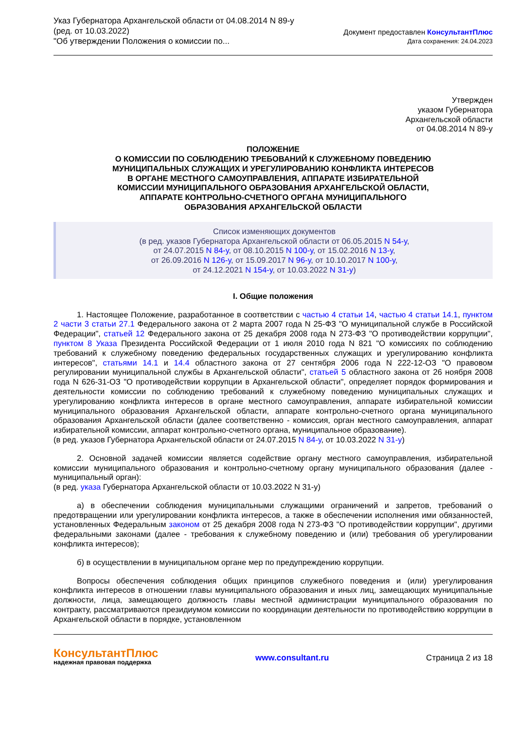Указ Губернатора Архангельской области от 04.08.2014 N 89-у
(ред. от 10.03.2022)
"Об утверждении Положения о комиссии по...
Документ предоставлен КонсультантПлюс
Дата сохранения: 24.04.2023
Утвержден
указом Губернатора
Архангельской области
от 04.08.2014 N 89-у
ПОЛОЖЕНИЕ
О КОМИССИИ ПО СОБЛЮДЕНИЮ ТРЕБОВАНИЙ К СЛУЖЕБНОМУ ПОВЕДЕНИЮ
МУНИЦИПАЛЬНЫХ СЛУЖАЩИХ И УРЕГУЛИРОВАНИЮ КОНФЛИКТА ИНТЕРЕСОВ
В ОРГАНЕ МЕСТНОГО САМОУПРАВЛЕНИЯ, АППАРАТЕ ИЗБИРАТЕЛЬНОЙ
КОМИССИИ МУНИЦИПАЛЬНОГО ОБРАЗОВАНИЯ АРХАНГЕЛЬСКОЙ ОБЛАСТИ,
АППАРАТЕ КОНТРОЛЬНО-СЧЕТНОГО ОРГАНА МУНИЦИПАЛЬНОГО
ОБРАЗОВАНИЯ АРХАНГЕЛЬСКОЙ ОБЛАСТИ
Список изменяющих документов
(в ред. указов Губернатора Архангельской области от 06.05.2015 N 54-у,
от 24.07.2015 N 84-у, от 08.10.2015 N 100-у, от 15.02.2016 N 13-у,
от 26.09.2016 N 126-у, от 15.09.2017 N 96-у, от 10.10.2017 N 100-у,
от 24.12.2021 N 154-у, от 10.03.2022 N 31-у)
I. Общие положения
1. Настоящее Положение, разработанное в соответствии с частью 4 статьи 14, частью 4 статьи 14.1, пунктом 2 части 3 статьи 27.1 Федерального закона от 2 марта 2007 года N 25-ФЗ "О муниципальной службе в Российской Федерации", статьей 12 Федерального закона от 25 декабря 2008 года N 273-ФЗ "О противодействии коррупции", пунктом 8 Указа Президента Российской Федерации от 1 июля 2010 года N 821 "О комиссиях по соблюдению требований к служебному поведению федеральных государственных служащих и урегулированию конфликта интересов", статьями 14.1 и 14.4 областного закона от 27 сентября 2006 года N 222-12-ОЗ "О правовом регулировании муниципальной службы в Архангельской области", статьей 5 областного закона от 26 ноября 2008 года N 626-31-ОЗ "О противодействии коррупции в Архангельской области", определяет порядок формирования и деятельности комиссии по соблюдению требований к служебному поведению муниципальных служащих и урегулированию конфликта интересов в органе местного самоуправления, аппарате избирательной комиссии муниципального образования Архангельской области, аппарате контрольно-счетного органа муниципального образования Архангельской области (далее соответственно - комиссия, орган местного самоуправления, аппарат избирательной комиссии, аппарат контрольно-счетного органа, муниципальное образование).
(в ред. указов Губернатора Архангельской области от 24.07.2015 N 84-у, от 10.03.2022 N 31-у)
2. Основной задачей комиссии является содействие органу местного самоуправления, избирательной комиссии муниципального образования и контрольно-счетному органу муниципального образования (далее - муниципальный орган):
(в ред. указа Губернатора Архангельской области от 10.03.2022 N 31-у)
а) в обеспечении соблюдения муниципальными служащими ограничений и запретов, требований о предотвращении или урегулировании конфликта интересов, а также в обеспечении исполнения ими обязанностей, установленных Федеральным законом от 25 декабря 2008 года N 273-ФЗ "О противодействии коррупции", другими федеральными законами (далее - требования к служебному поведению и (или) требования об урегулировании конфликта интересов);
б) в осуществлении в муниципальном органе мер по предупреждению коррупции.
Вопросы обеспечения соблюдения общих принципов служебного поведения и (или) урегулирования конфликта интересов в отношении главы муниципального образования и иных лиц, замещающих муниципальные должности, лица, замещающего должность главы местной администрации муниципального образования по контракту, рассматриваются президиумом комиссии по координации деятельности по противодействию коррупции в Архангельской области в порядке, установленном
КонсультантПлюс
надежная правовая поддержка
www.consultant.ru Страница 2 из 18